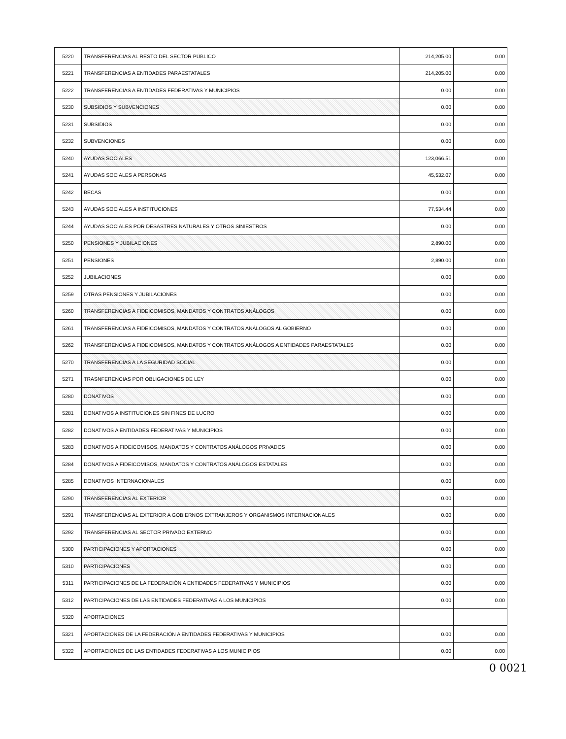| 5220 | TRANSFERENCIAS AL RESTO DEL SECTOR PÚBLICO | 214,205.00 | 0.00 |
| 5221 | TRANSFERENCIAS A ENTIDADES PARAESTATALES | 214,205.00 | 0.00 |
| 5222 | TRANSFERENCIAS A ENTIDADES FEDERATIVAS Y MUNICIPIOS | 0.00 | 0.00 |
| 5230 | SUBSIDIOS Y SUBVENCIONES | 0.00 | 0.00 |
| 5231 | SUBSIDIOS | 0.00 | 0.00 |
| 5232 | SUBVENCIONES | 0.00 | 0.00 |
| 5240 | AYUDAS SOCIALES | 123,066.51 | 0.00 |
| 5241 | AYUDAS SOCIALES A PERSONAS | 45,532.07 | 0.00 |
| 5242 | BECAS | 0.00 | 0.00 |
| 5243 | AYUDAS SOCIALES A INSTITUCIONES | 77,534.44 | 0.00 |
| 5244 | AYUDAS SOCIALES POR DESASTRES NATURALES Y OTROS SINIESTROS | 0.00 | 0.00 |
| 5250 | PENSIONES Y JUBILACIONES | 2,890.00 | 0.00 |
| 5251 | PENSIONES | 2,890.00 | 0.00 |
| 5252 | JUBILACIONES | 0.00 | 0.00 |
| 5259 | OTRAS PENSIONES Y JUBILACIONES | 0.00 | 0.00 |
| 5260 | TRANSFERENCIAS A FIDEICOMISOS, MANDATOS Y CONTRATOS ANÁLOGOS | 0.00 | 0.00 |
| 5261 | TRANSFERENCIAS A FIDEICOMISOS, MANDATOS Y CONTRATOS ANÁLOGOS AL GOBIERNO | 0.00 | 0.00 |
| 5262 | TRANSFERENCIAS A FIDEICOMISOS, MANDATOS Y CONTRATOS ANÁLOGOS A ENTIDADES PARAESTATALES | 0.00 | 0.00 |
| 5270 | TRANSFERENCIAS A LA SEGURIDAD SOCIAL | 0.00 | 0.00 |
| 5271 | TRASNFERENCIAS POR OBLIGACIONES DE LEY | 0.00 | 0.00 |
| 5280 | DONATIVOS | 0.00 | 0.00 |
| 5281 | DONATIVOS A INSTITUCIONES SIN FINES DE LUCRO | 0.00 | 0.00 |
| 5282 | DONATIVOS A ENTIDADES FEDERATIVAS Y MUNICIPIOS | 0.00 | 0.00 |
| 5283 | DONATIVOS A FIDEICOMISOS, MANDATOS Y CONTRATOS ANÁLOGOS PRIVADOS | 0.00 | 0.00 |
| 5284 | DONATIVOS A FIDEICOMISOS, MANDATOS Y CONTRATOS ANÁLOGOS ESTATALES | 0.00 | 0.00 |
| 5285 | DONATIVOS INTERNACIONALES | 0.00 | 0.00 |
| 5290 | TRANSFERENCIAS AL EXTERIOR | 0.00 | 0.00 |
| 5291 | TRANSFERENCIAS AL EXTERIOR A GOBIERNOS EXTRANJEROS Y ORGANISMOS INTERNACIONALES | 0.00 | 0.00 |
| 5292 | TRANSFERENCIAS AL SECTOR PRIVADO EXTERNO | 0.00 | 0.00 |
| 5300 | PARTICIPACIONES Y APORTACIONES | 0.00 | 0.00 |
| 5310 | PARTICIPACIONES | 0.00 | 0.00 |
| 5311 | PARTICIPACIONES DE LA FEDERACIÓN A ENTIDADES FEDERATIVAS Y MUNICIPIOS | 0.00 | 0.00 |
| 5312 | PARTICIPACIONES DE LAS ENTIDADES FEDERATIVAS A LOS MUNICIPIOS | 0.00 | 0.00 |
| 5320 | APORTACIONES | | |
| 5321 | APORTACIONES DE LA FEDERACIÓN A ENTIDADES FEDERATIVAS Y MUNICIPIOS | 0.00 | 0.00 |
| 5322 | APORTACIONES DE LAS ENTIDADES FEDERATIVAS A LOS MUNICIPIOS | 0.00 | 0.00 |
0 0021